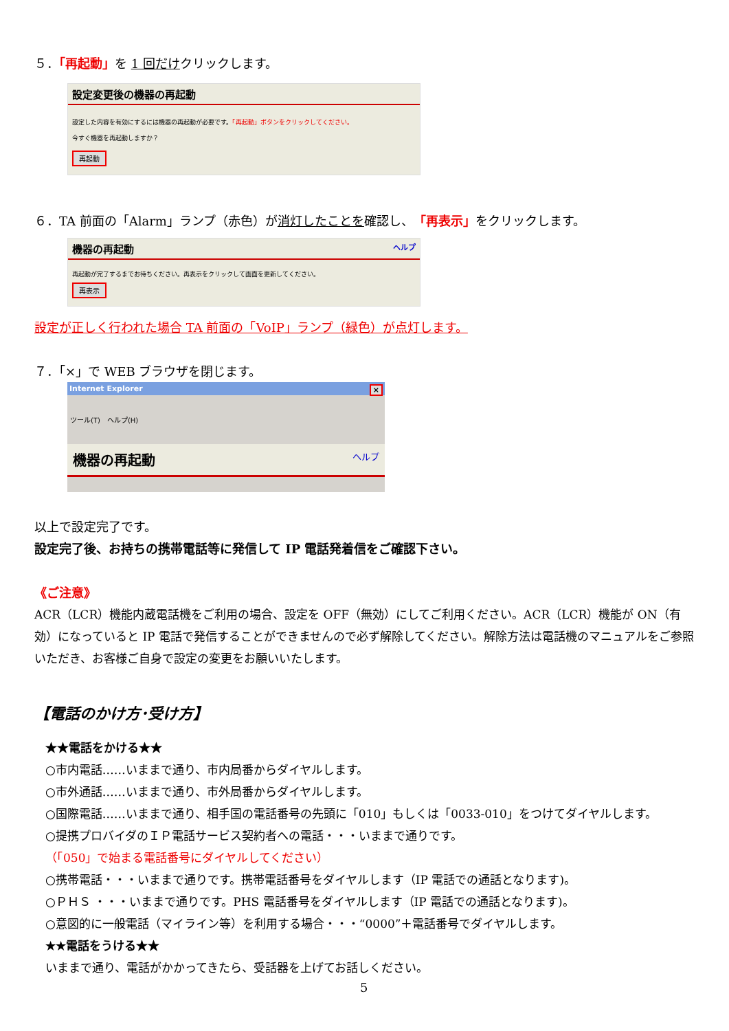５．「再起動」を 1 回だけクリックします。
設定変更後の機器の再起動
設定した内容を有効にするには機器の再起動が必要です。「再起動」ボタンをクリックしてください。
今すぐ機器を再起動しますか？
再起動
６．TA 前面の「Alarm」ランプ（赤色）が消灯したことを確認し、「再表示」をクリックします。
機器の再起動 ヘルプ
再起動が完了するまでお待ちください。再表示をクリックして画面を更新してください。
再表示
設定が正しく行われた場合 TA 前面の「VoIP」ランプ（緑色）が点灯します。
７．「×」で WEB ブラウザを閉じます。
Internet Explorer ×
ツール(T)　ヘルプ(H)
機器の再起動 ヘルプ
以上で設定完了です。
設定完了後、お持ちの携帯電話等に発信して IP 電話発着信をご確認下さい。
《ご注意》
ACR（LCR）機能内蔵電話機をご利用の場合、設定を OFF（無効）にしてご利用ください。ACR（LCR）機能が ON（有効）になっていると IP 電話で発信することができませんので必ず解除してください。解除方法は電話機のマニュアルをご参照いただき、お客様ご自身で設定の変更をお願いいたします。
【電話のかけ方･受け方】
★★電話をかける★★
○市内電話……いままで通り、市内局番からダイヤルします。
○市外通話……いままで通り、市外局番からダイヤルします。
○国際電話……いままで通り、相手国の電話番号の先頭に「010」もしくは「0033-010」をつけてダイヤルします。
○提携プロバイダのＩＰ電話サービス契約者への電話・・・いままで通りです。
（「050」で始まる電話番号にダイヤルしてください）
○携帯電話・・・いままで通りです。携帯電話番号をダイヤルします（IP 電話での通話となります)。
○ＰＨＳ ・・・いままで通りです。PHS 電話番号をダイヤルします（IP 電話での通話となります)。
○意図的に一般電話（マイライン等）を利用する場合・・・“0000”＋電話番号でダイヤルします。
★★電話をうける★★
いままで通り、電話がかかってきたら、受話器を上げてお話しください。
5